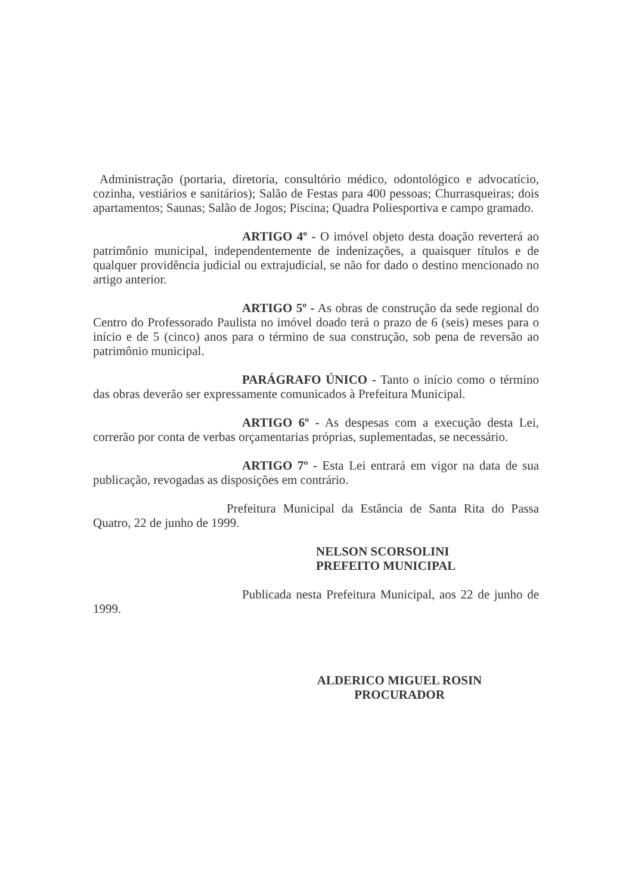Administração (portaria, diretoria, consultório médico, odontológico e advocatício, cozinha, vestiários e sanitários); Salão de Festas para 400 pessoas; Churrasqueiras; dois apartamentos; Saunas; Salão de Jogos; Piscina; Quadra Poliesportiva e campo gramado.
ARTIGO 4º - O imóvel objeto desta doação reverterá ao patrimônio municipal, independentemente de indenizações, a quaisquer títulos e de qualquer providência judicial ou extrajudicial, se não for dado o destino mencionado no artigo anterior.
ARTIGO 5º - As obras de construção da sede regional do Centro do Professorado Paulista no imóvel doado terá o prazo de 6 (seis) meses para o início e de 5 (cinco) anos para o término de sua construção, sob pena de reversão ao patrimônio municipal.
PARÁGRAFO ÚNICO - Tanto o início como o término das obras deverão ser expressamente comunicados à Prefeitura Municipal.
ARTIGO 6º - As despesas com a execução desta Lei, correrão por conta de verbas orçamentarias próprias, suplementadas, se necessário.
ARTIGO 7º - Esta Lei entrará em vigor na data de sua publicação, revogadas as disposições em contrário.
Prefeitura Municipal da Estância de Santa Rita do Passa Quatro, 22 de junho de 1999.
NELSON SCORSOLINI
PREFEITO MUNICIPAL
Publicada nesta Prefeitura Municipal, aos 22 de junho de 1999.
ALDERICO MIGUEL ROSIN
PROCURADOR